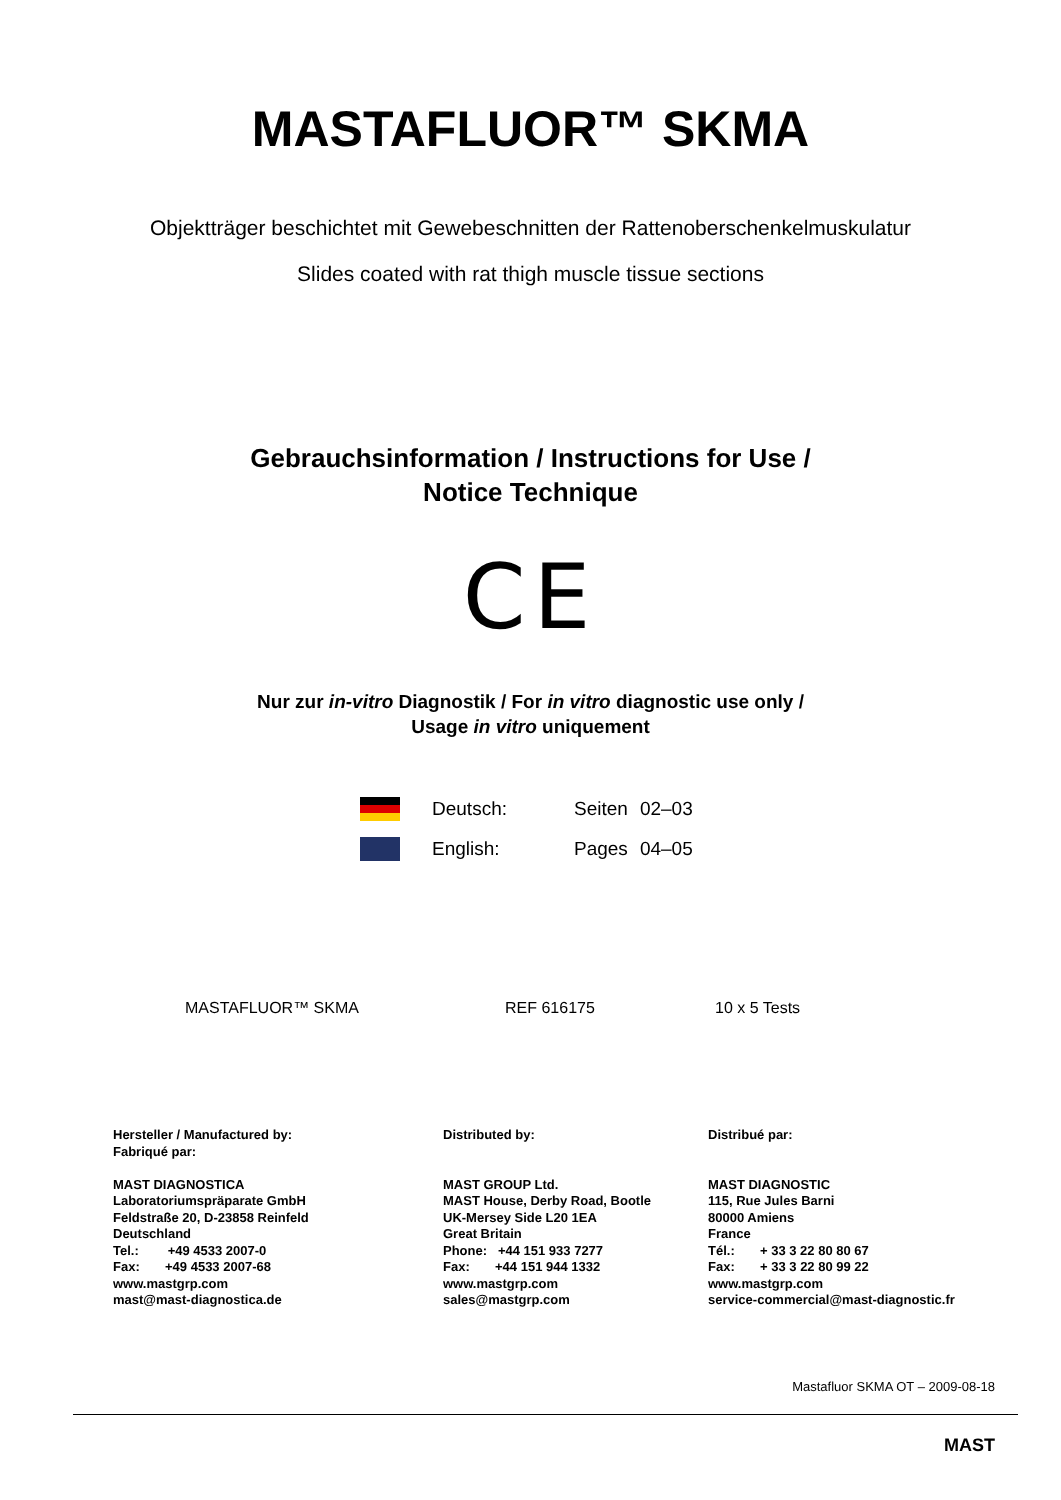MASTAFLUOR™ SKMA
Objektträger beschichtet mit Gewebeschnitten der Rattenoberschenkelmuskulatur
Slides coated with rat thigh muscle tissue sections
Gebrauchsinformation / Instructions for Use /
Notice Technique
CE
Nur zur in-vitro Diagnostik / For in vitro diagnostic use only /
Usage in vitro uniquement
| | Deutsch: | Seiten | 02–03 |
| | English: | Pages | 04–05 |
| MASTAFLUOR™ SKMA | REF 616175 | 10 x 5 Tests |
Hersteller / Manufactured by:
Fabriqué par:
MAST DIAGNOSTICA
Laboratoriumspräparate GmbH
Feldstraße 20, D-23858 Reinfeld
Deutschland
Tel.: +49 4533 2007-0
Fax: +49 4533 2007-68
www.mastgrp.com
mast@mast-diagnostica.de
Distributed by:
MAST GROUP Ltd.
MAST House, Derby Road, Bootle
UK-Mersey Side L20 1EA
Great Britain
Phone: +44 151 933 7277
Fax: +44 151 944 1332
www.mastgrp.com
sales@mastgrp.com
Distribué par:
MAST DIAGNOSTIC
115, Rue Jules Barni
80000 Amiens
France
Tél.: + 33 3 22 80 80 67
Fax: + 33 3 22 80 99 22
www.mastgrp.com
service-commercial@mast-diagnostic.fr
Mastafluor SKMA OT – 2009-08-18
MAST